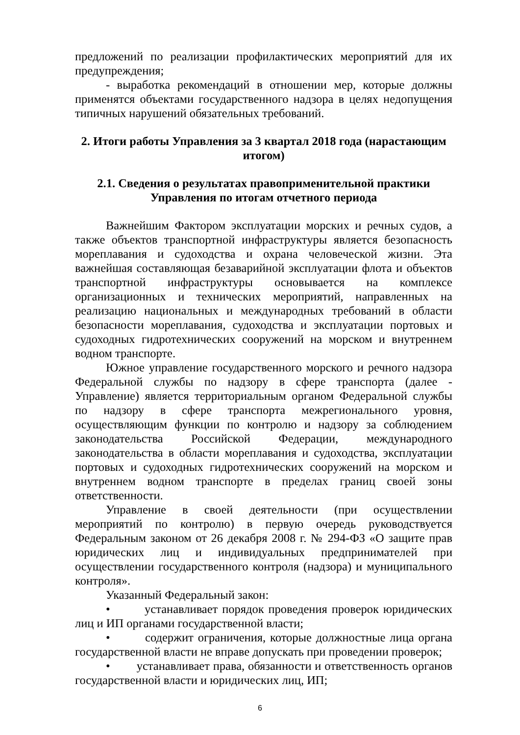предложений по реализации профилактических мероприятий для их предупреждения;
- выработка рекомендаций в отношении мер, которые должны применятся объектами государственного надзора в целях недопущения типичных нарушений обязательных требований.
2. Итоги работы Управления за 3 квартал 2018 года (нарастающим итогом)
2.1. Сведения о результатах правоприменительной практики Управления по итогам отчетного периода
Важнейшим Фактором эксплуатации морских и речных судов, а также объектов транспортной инфраструктуры является безопасность мореплавания и судоходства и охрана человеческой жизни. Эта важнейшая составляющая безаварийной эксплуатации флота и объектов транспортной инфраструктуры основывается на комплексе организационных и технических мероприятий, направленных на реализацию национальных и международных требований в области безопасности мореплавания, судоходства и эксплуатации портовых и судоходных гидротехнических сооружений на морском и внутреннем водном транспорте.
Южное управление государственного морского и речного надзора Федеральной службы по надзору в сфере транспорта (далее - Управление) является территориальным органом Федеральной службы по надзору в сфере транспорта межрегионального уровня, осуществляющим функции по контролю и надзору за соблюдением законодательства Российской Федерации, международного законодательства в области мореплавания и судоходства, эксплуатации портовых и судоходных гидротехнических сооружений на морском и внутреннем водном транспорте в пределах границ своей зоны ответственности.
Управление в своей деятельности (при осуществлении мероприятий по контролю) в первую очередь руководствуется Федеральным законом от 26 декабря 2008 г. № 294-ФЗ «О защите прав юридических лиц и индивидуальных предпринимателей при осуществлении государственного контроля (надзора) и муниципального контроля».
Указанный Федеральный закон:
• устанавливает порядок проведения проверок юридических лиц и ИП органами государственной власти;
• содержит ограничения, которые должностные лица органа государственной власти не вправе допускать при проведении проверок;
• устанавливает права, обязанности и ответственность органов государственной власти и юридических лиц, ИП;
6